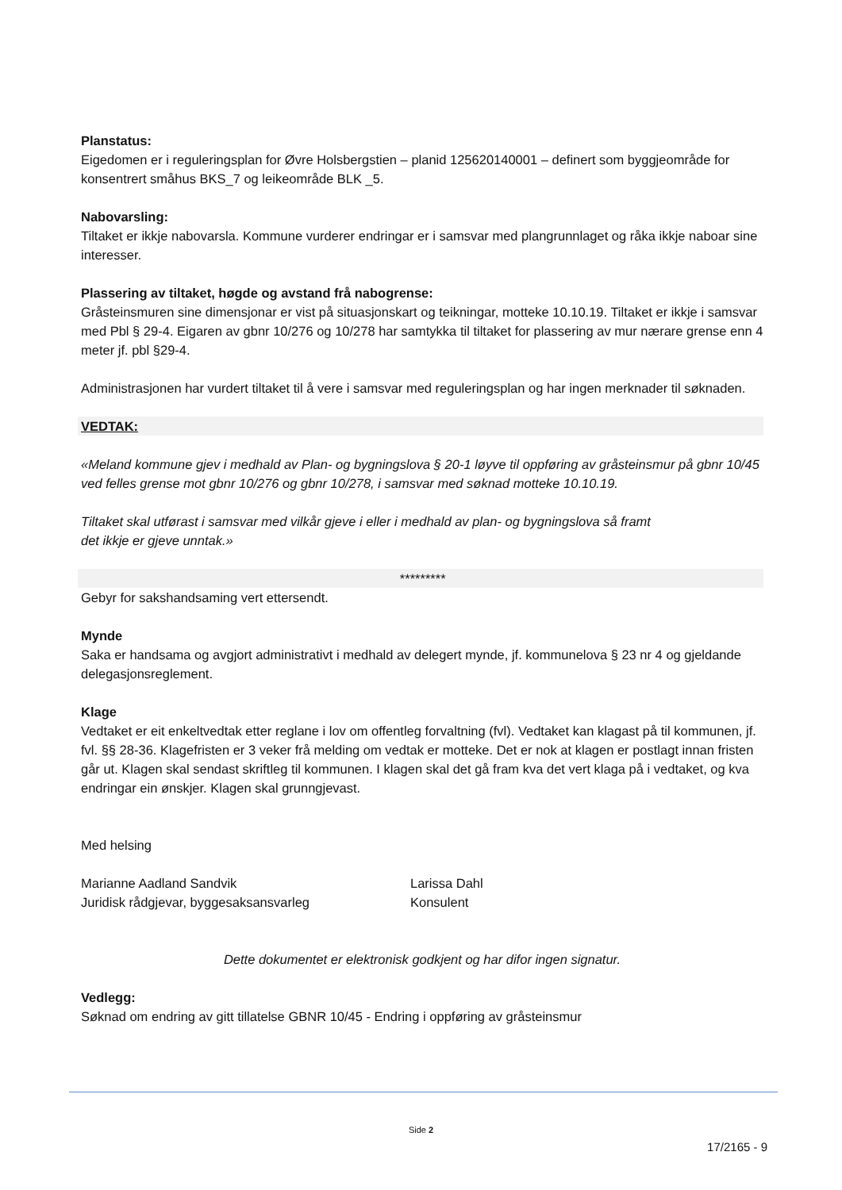Planstatus:
Eigedomen er i reguleringsplan for Øvre Holsbergstien – planid 125620140001 – definert som byggjeområde for konsentrert småhus BKS_7 og leikeområde BLK _5.
Nabovarsling:
Tiltaket er ikkje nabovarsla. Kommune vurderer endringar er i samsvar med plangrunnlaget og råka ikkje naboar sine interesser.
Plassering av tiltaket, høgde og avstand frå nabogrense:
Gråsteinsmuren sine dimensjonar er vist på situasjonskart og teikningar, motteke 10.10.19. Tiltaket er ikkje i samsvar med Pbl § 29-4. Eigaren av gbnr 10/276 og 10/278 har samtykka til tiltaket for plassering av mur nærare grense enn 4 meter jf. pbl §29-4.
Administrasjonen har vurdert tiltaket til å vere i samsvar med reguleringsplan og har ingen merknader til søknaden.
VEDTAK:
«Meland kommune gjev i medhald av Plan- og bygningslova § 20-1 løyve til oppføring av gråsteinsmur på gbnr 10/45 ved felles grense mot gbnr 10/276 og gbnr 10/278, i samsvar med søknad motteke 10.10.19.
Tiltaket skal utførast i samsvar med vilkår gjeve i eller i medhald av plan- og bygningslova så framt
det ikkje er gjeve unntak.»
*********
Gebyr for sakshandsaming vert ettersendt.
Mynde
Saka er handsama og avgjort administrativt i medhald av delegert mynde, jf. kommunelova § 23 nr 4 og gjeldande delegasjonsreglement.
Klage
Vedtaket er eit enkeltvedtak etter reglane i lov om offentleg forvaltning (fvl). Vedtaket kan klagast på til kommunen, jf. fvl. §§ 28-36. Klagefristen er 3 veker frå melding om vedtak er motteke. Det er nok at klagen er postlagt innan fristen går ut. Klagen skal sendast skriftleg til kommunen. I klagen skal det gå fram kva det vert klaga på i vedtaket, og kva endringar ein ønskjer. Klagen skal grunngjevast.
Med helsing
Marianne Aadland Sandvik
Juridisk rådgjevar, byggesaksansvarleg
Larissa Dahl
Konsulent
Dette dokumentet er elektronisk godkjent og har difor ingen signatur.
Vedlegg:
Søknad om endring av gitt tillatelse GBNR 10/45 - Endring i oppføring av gråsteinsmur
Side 2
17/2165 - 9